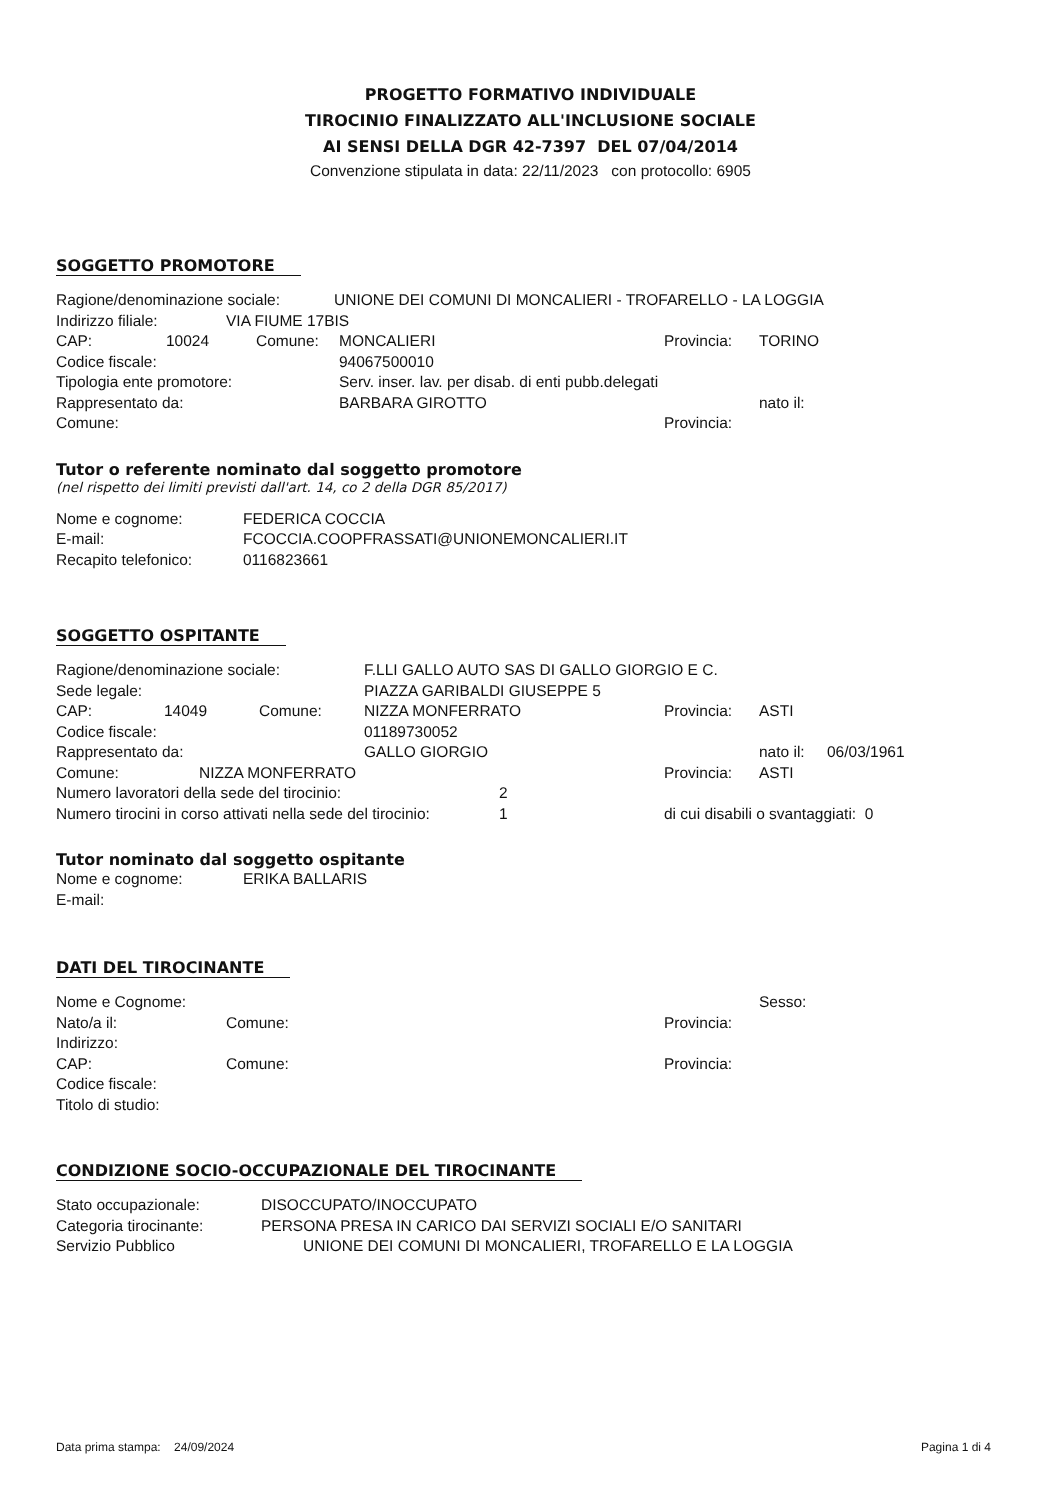PROGETTO FORMATIVO INDIVIDUALE
TIROCINIO FINALIZZATO ALL'INCLUSIONE SOCIALE
AI SENSI DELLA DGR 42-7397 DEL 07/04/2014
Convenzione stipulata in data: 22/11/2023 con protocollo: 6905
SOGGETTO PROMOTORE
Ragione/denominazione sociale: UNIONE DEI COMUNI DI MONCALIERI - TROFARELLO - LA LOGGIA
Indirizzo filiale: VIA FIUME 17BIS
CAP: 10024 Comune: MONCALIERI Provincia: TORINO
Codice fiscale: 94067500010
Tipologia ente promotore: Serv. inser. lav. per disab. di enti pubb.delegati
Rappresentato da: BARBARA GIROTTO nato il:
Comune: Provincia:
Tutor o referente nominato dal soggetto promotore
(nel rispetto dei limiti previsti dall'art. 14, co 2 della DGR 85/2017)
Nome e cognome: FEDERICA COCCIA
E-mail: FCOCCIA.COOPFRASSATI@UNIONEMONCALIERI.IT
Recapito telefonico: 0116823661
SOGGETTO OSPITANTE
Ragione/denominazione sociale: F.LLI GALLO AUTO SAS DI GALLO GIORGIO E C.
Sede legale: PIAZZA GARIBALDI GIUSEPPE 5
CAP: 14049 Comune: NIZZA MONFERRATO Provincia: ASTI
Codice fiscale: 01189730052
Rappresentato da: GALLO GIORGIO nato il: 06/03/1961
Comune: NIZZA MONFERRATO Provincia: ASTI
Numero lavoratori della sede del tirocinio: 2
Numero tirocini in corso attivati nella sede del tirocinio: 1 di cui disabili o svantaggiati: 0
Tutor nominato dal soggetto ospitante
Nome e cognome: ERIKA BALLARIS
E-mail:
DATI DEL TIROCINANTE
Nome e Cognome: Sesso:
Nato/a il: Comune: Provincia:
Indirizzo:
CAP: Comune: Provincia:
Codice fiscale:
Titolo di studio:
CONDIZIONE SOCIO-OCCUPAZIONALE DEL TIROCINANTE
Stato occupazionale: DISOCCUPATO/INOCCUPATO
Categoria tirocinante: PERSONA PRESA IN CARICO DAI SERVIZI SOCIALI E/O SANITARI
Servizio Pubblico UNIONE DEI COMUNI DI MONCALIERI, TROFARELLO E LA LOGGIA
Data prima stampa: 24/09/2024 Pagina 1 di 4